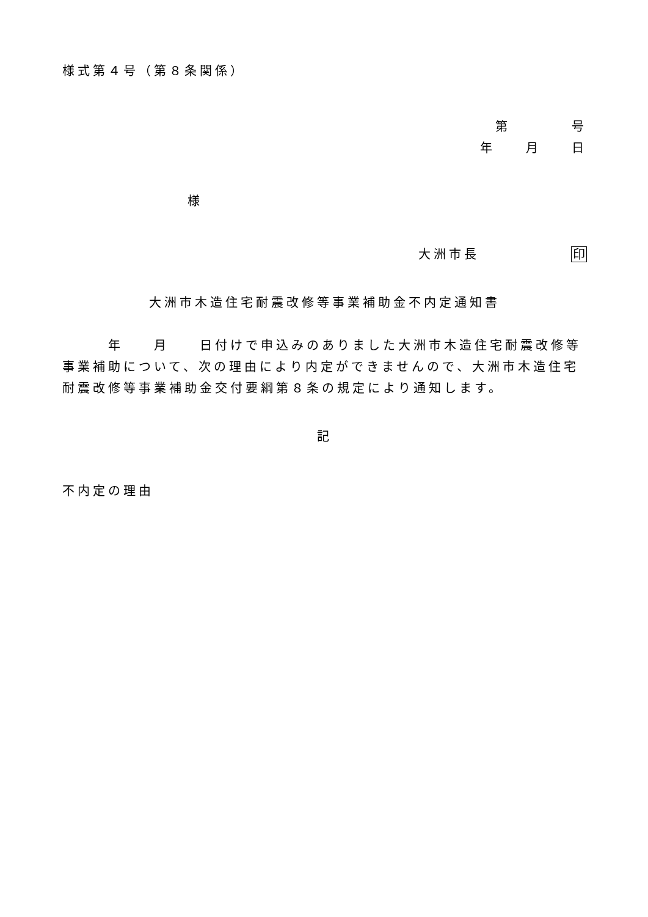様式第４号（第８条関係）
第　　　　号
年　　月　　日
様
大洲市長　　　　　　印
大洲市木造住宅耐震改修等事業補助金不内定通知書
　　　年　　月　　日付けで申込みのありました大洲市木造住宅耐震改修等事業補助について、次の理由により内定ができませんので、大洲市木造住宅耐震改修等事業補助金交付要綱第８条の規定により通知します。
記
不内定の理由